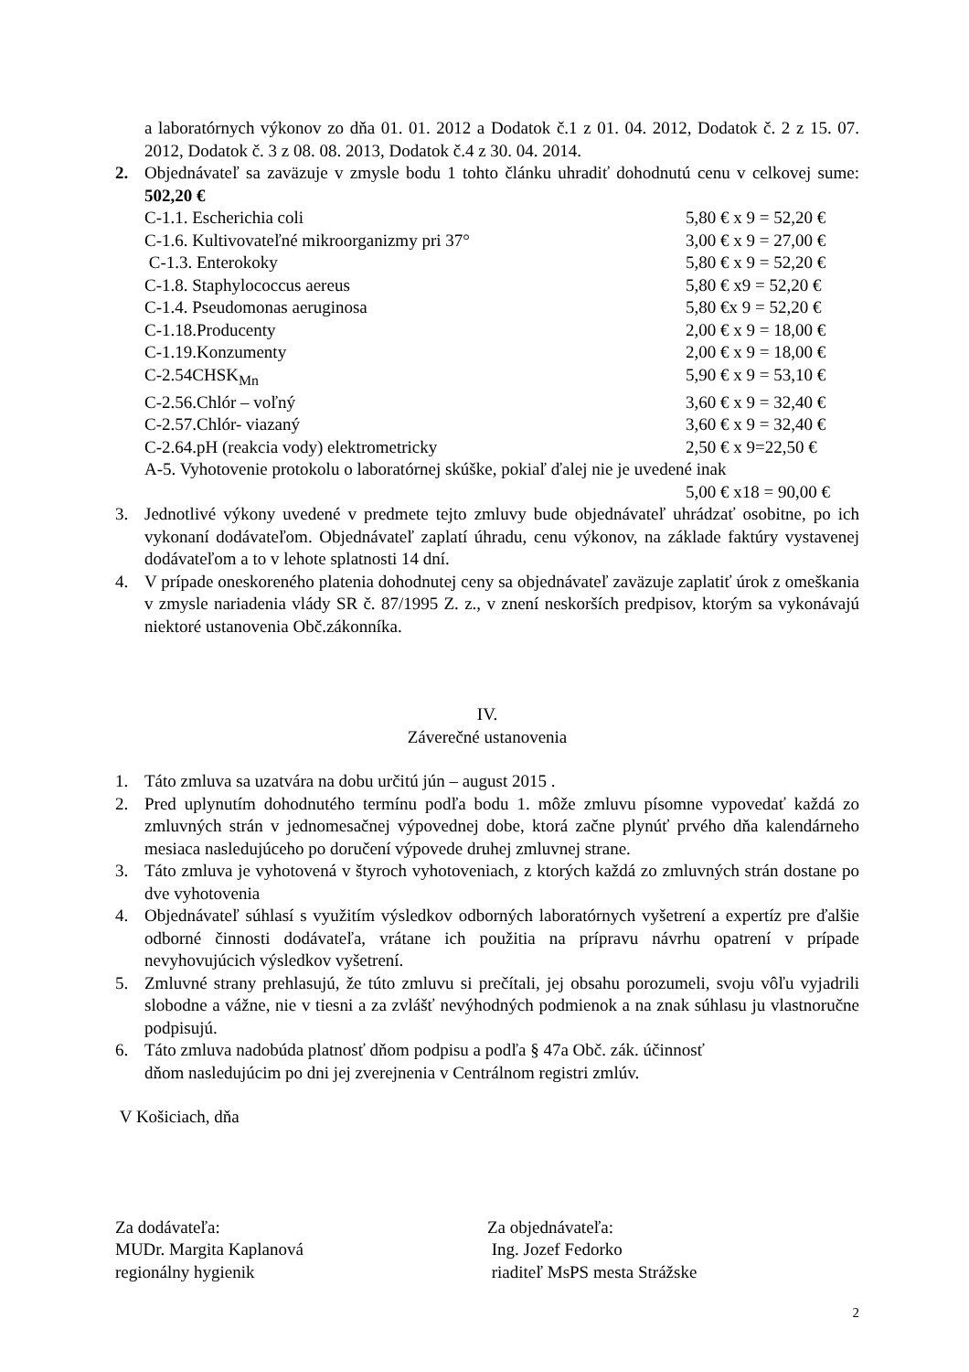a laboratórnych výkonov zo dňa 01. 01. 2012 a Dodatok č.1 z 01. 04. 2012, Dodatok č. 2 z 15. 07. 2012, Dodatok č. 3 z 08. 08. 2013, Dodatok č.4 z 30. 04. 2014.
2. Objednávateľ sa zaväzuje v zmysle bodu 1 tohto článku uhradiť dohodnutú cenu v celkovej sume: 502,20 €
C-1.1. Escherichia coli 5,80 € x 9 = 52,20 €
C-1.6. Kultivovateľné mikroorganizmy pri 37° 3,00 € x 9 = 27,00 €
C-1.3. Enterokoky 5,80 € x 9 = 52,20 €
C-1.8. Staphylococcus aereus 5,80 € x9 = 52,20 €
C-1.4. Pseudomonas aeruginosa 5,80 €x 9 = 52,20 €
C-1.18.Producenty 2,00 € x 9 = 18,00 €
C-1.19.Konzumenty 2,00 € x 9 = 18,00 €
C-2.54CHSK<sub>Mn</sub> 5,90 € x 9 = 53,10 €
C-2.56.Chlór – voľný 3,60 € x 9 = 32,40 €
C-2.57.Chlór- viazaný 3,60 € x 9 = 32,40 €
C-2.64.pH (reakcia vody) elektrometricky 2,50 € x 9=22,50 €
A-5. Vyhotovenie protokolu o laboratórnej skúške, pokiaľ ďalej nie je uvedené inak
5,00 € x18 = 90,00 €
3. Jednotlivé výkony uvedené v predmete tejto zmluvy bude objednávateľ uhrádzať osobitne, po ich vykonaní dodávateľom. Objednávateľ zaplatí úhradu, cenu výkonov, na základe faktúry vystavenej dodávateľom a to v lehote splatnosti 14 dní.
4. V prípade oneskoreného platenia dohodnutej ceny sa objednávateľ zaväzuje zaplatiť úrok z omeškania v zmysle nariadenia vlády SR č. 87/1995 Z. z., v znení neskorších predpisov, ktorým sa vykonávajú niektoré ustanovenia Obč.zákonníka.
IV.
Záverečné ustanovenia
1. Táto zmluva sa uzatvára na dobu určitú jún – august 2015 .
2. Pred uplynutím dohodnutého termínu podľa bodu 1. môže zmluvu písomne vypovedať každá zo zmluvných strán v jednomesačnej výpovednej dobe, ktorá začne plynúť prvého dňa kalendárneho mesiaca nasledujúceho po doručení výpovede druhej zmluvnej strane.
3. Táto zmluva je vyhotovená v štyroch vyhotoveniach, z ktorých každá zo zmluvných strán dostane po dve vyhotovenia
4. Objednávateľ súhlasí s využitím výsledkov odborných laboratórnych vyšetrení a expertíz pre ďalšie odborné činnosti dodávateľa, vrátane ich použitia na prípravu návrhu opatrení v prípade nevyhovujúcich výsledkov vyšetrení.
5. Zmluvné strany prehlasujú, že túto zmluvu si prečítali, jej obsahu porozumeli, svoju vôľu vyjadrili slobodne a vážne, nie v tiesni a za zvlášť nevýhodných podmienok a na znak súhlasu ju vlastnoručne podpisujú.
6. Táto zmluva nadobúda platnosť dňom podpisu a podľa § 47a Obč. zák. účinnosť
dňom nasledujúcim po dni jej zverejnenia v Centrálnom registri zmlúv.
V Košiciach, dňa
Za dodávateľa:
MUDr. Margita Kaplanová
regionálny hygienik
Za objednávateľa:
Ing. Jozef Fedorko
riaditeľ MsPS mesta Strážske
2